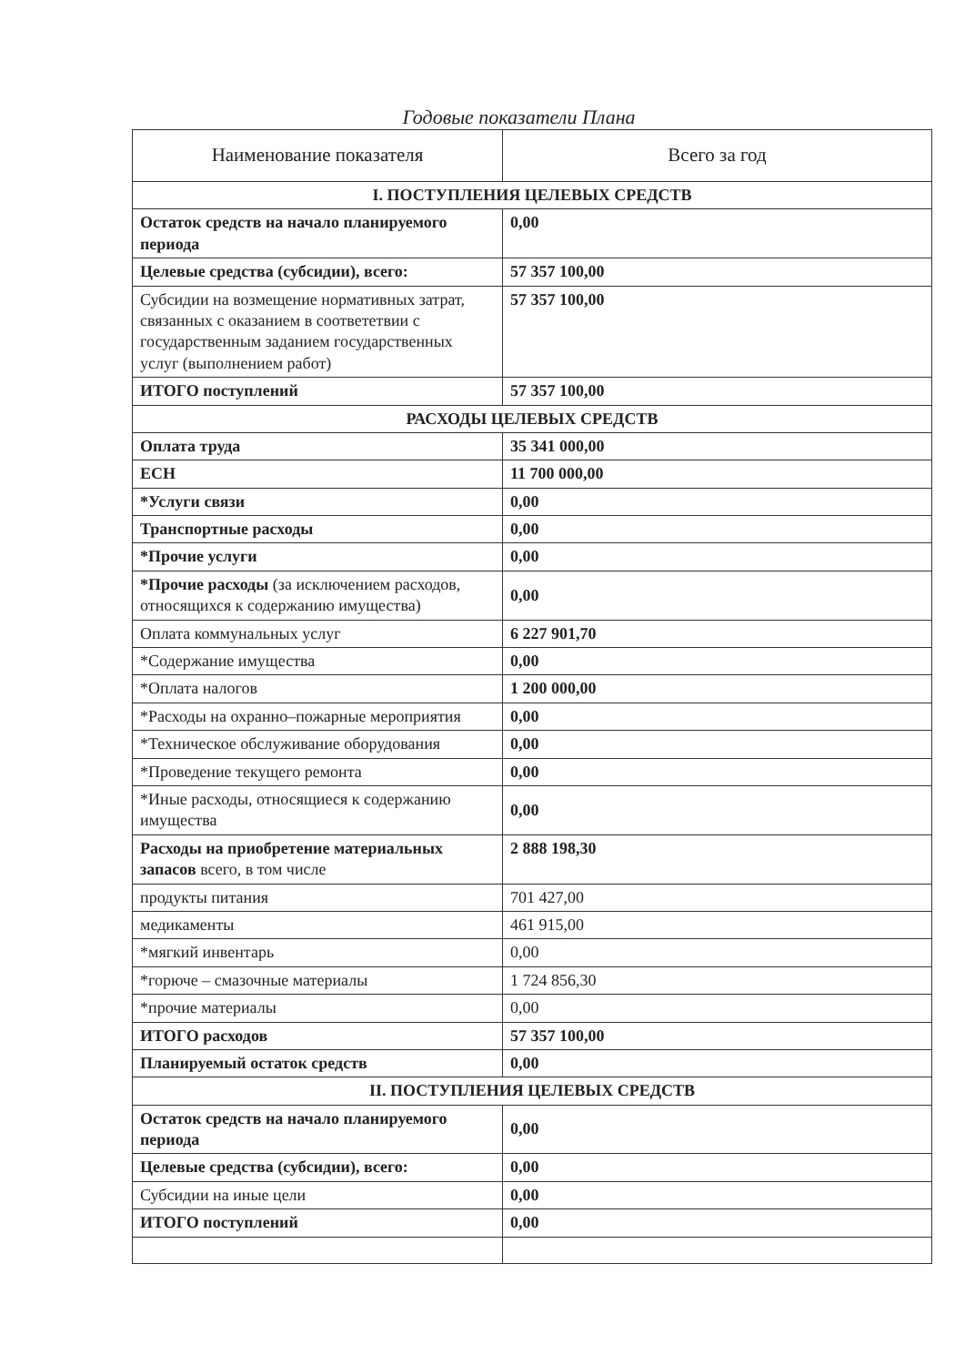Годовые показатели Плана
| Наименование показателя | Всего за год |
| --- | --- |
| I. ПОСТУПЛЕНИЯ ЦЕЛЕВЫХ СРЕДСТВ | |
| Остаток средств на начало планируемого периода | 0,00 |
| Целевые средства (субсидии), всего: | 57 357 100,00 |
| Субсидии на возмещение нормативных затрат, связанных с оказанием в соответетвии с государственным заданием государственных услуг (выполнением работ) | 57 357 100,00 |
| ИТОГО поступлений | 57 357 100,00 |
| РАСХОДЫ ЦЕЛЕВЫХ СРЕДСТВ | |
| Оплата труда | 35 341 000,00 |
| ЕСН | 11 700 000,00 |
| *Услуги связи | 0,00 |
| Транспортные расходы | 0,00 |
| *Прочие услуги | 0,00 |
| *Прочие расходы (за исключением расходов, относящихся к содержанию имущества) | 0,00 |
| Оплата коммунальных услуг | 6 227 901,70 |
| *Содержание имущества | 0,00 |
| *Оплата налогов | 1 200 000,00 |
| *Расходы на охранно–пожарные мероприятия | 0,00 |
| *Техническое обслуживание оборудования | 0,00 |
| *Проведение текущего ремонта | 0,00 |
| *Иные расходы, относящиеся к содержанию имущества | 0,00 |
| Расходы на приобретение материальных запасов всего, в том числе | 2 888 198,30 |
| продукты питания | 701 427,00 |
| медикаменты | 461 915,00 |
| *мягкий инвентарь | 0,00 |
| *горюче – смазочные материалы | 1 724 856,30 |
| *прочие материалы | 0,00 |
| ИТОГО расходов | 57 357 100,00 |
| Планируемый остаток средств | 0,00 |
| II. ПОСТУПЛЕНИЯ ЦЕЛЕВЫХ СРЕДСТВ | |
| Остаток средств на начало планируемого периода | 0,00 |
| Целевые средства (субсидии), всего: | 0,00 |
| Субсидии на иные цели | 0,00 |
| ИТОГО поступлений | 0,00 |